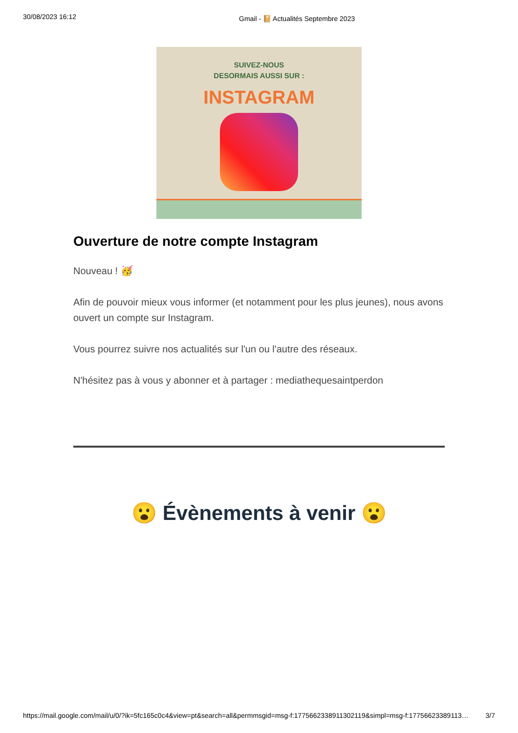30/08/2023 16:12 Gmail - 📔 Actualités Septembre 2023
SUIVEZ-NOUS
DESORMAIS AUSSI SUR :
INSTAGRAM
Ouverture de notre compte Instagram
Nouveau ! 🥳
Afin de pouvoir mieux vous informer (et notamment pour les plus jeunes), nous avons ouvert un compte sur Instagram.
Vous pourrez suivre nos actualités sur l'un ou l'autre des réseaux.
N'hésitez pas à vous y abonner et à partager : mediathequesaintperdon
😮 Évènements à venir 😮
https://mail.google.com/mail/u/0/?ik=5fc165c0c4&view=pt&search=all&permmsgid=msg-f:1775662338911302119&simpl=msg-f:17756623389113… 3/7